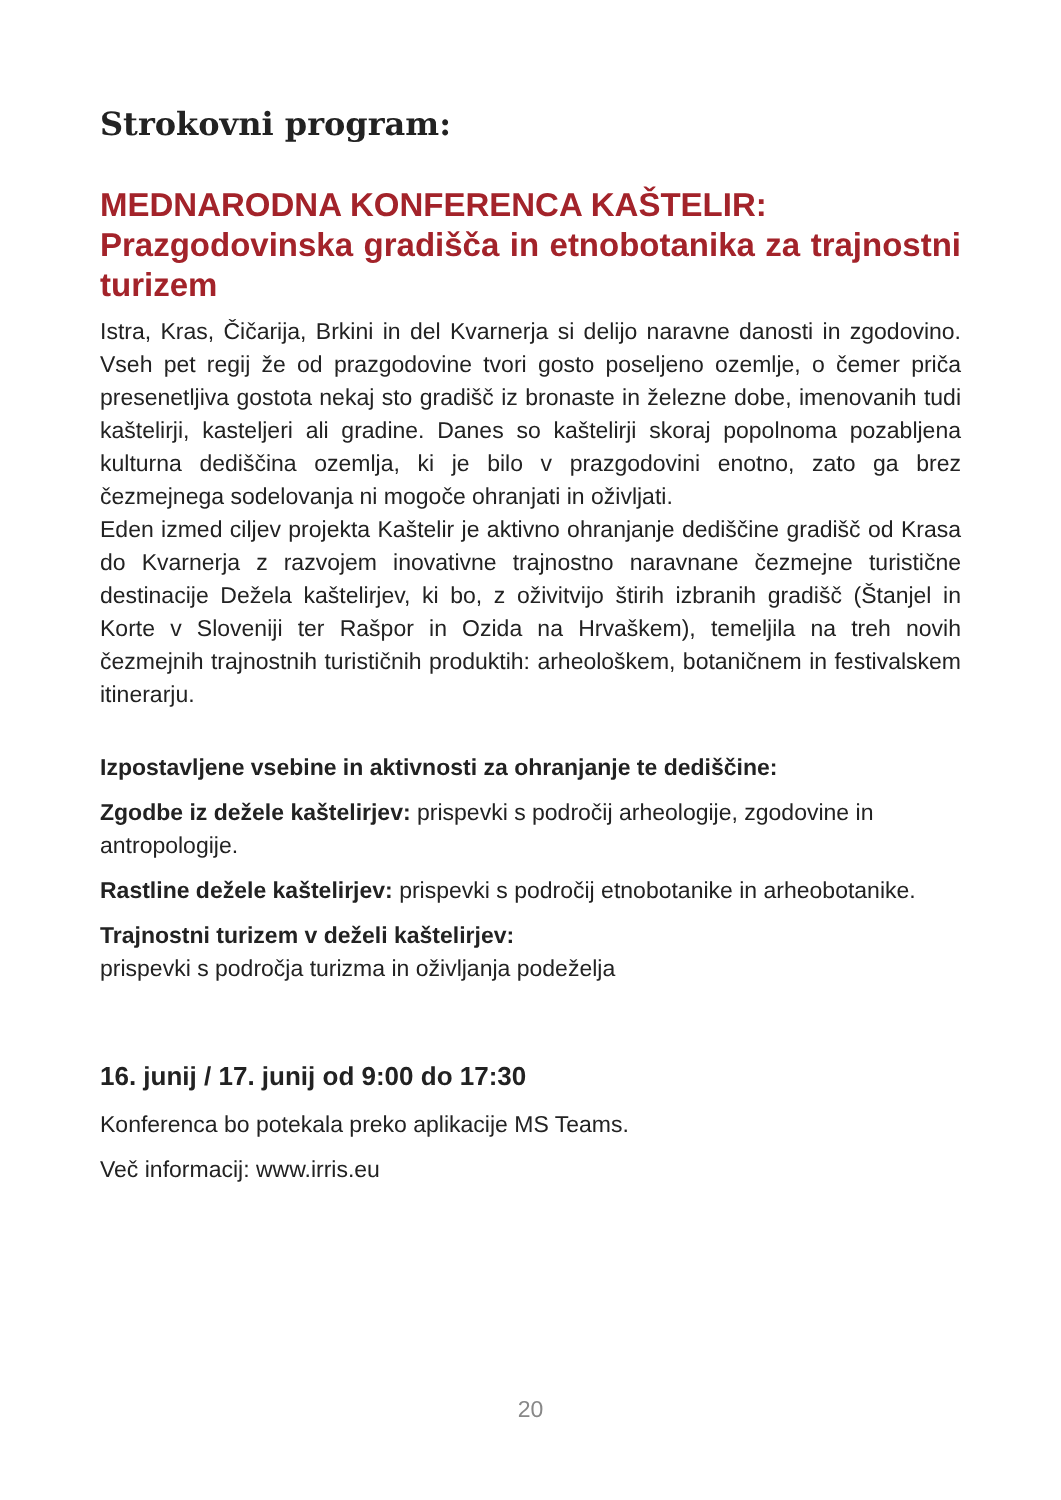Strokovni program:
MEDNARODNA KONFERENCA KAŠTELIR:
Prazgodovinska gradišča in etnobotanika za trajnostni turizem
Istra, Kras, Čičarija, Brkini in del Kvarnerja si delijo naravne danosti in zgodovino. Vseh pet regij že od prazgodovine tvori gosto poseljeno ozemlje, o čemer priča presenetljiva gostota nekaj sto gradišč iz bronaste in železne dobe, imenovanih tudi kaštelirji, kasteljeri ali gradine. Danes so kaštelirji skoraj popolnoma pozabljena kulturna dediščina ozemlja, ki je bilo v prazgodovini enotno, zato ga brez čezmejnega sodelovanja ni mogoče ohranjati in oživljati.
Eden izmed ciljev projekta Kaštelir je aktivno ohranjanje dediščine gradišč od Krasa do Kvarnerja z razvojem inovativne trajnostno naravnane čezmejne turistične destinacije Dežela kaštelirjev, ki bo, z oživitvijo štirih izbranih gradišč (Štanjel in Korte v Sloveniji ter Rašpor in Ozida na Hrvaškem), temeljila na treh novih čezmejnih trajnostnih turističnih produktih: arheološkem, botaničnem in festivalskem itinerarju.
Izpostavljene vsebine in aktivnosti za ohranjanje te dediščine:
Zgodbe iz dežele kaštelirjev: prispevki s področij arheologije, zgodovine in antropologije.
Rastline dežele kaštelirjev: prispevki s področij etnobotanike in arheobotanike.
Trajnostni turizem v deželi kaštelirjev:
prispevki s področja turizma in oživljanja podeželja
16. junij / 17. junij od 9:00 do 17:30
Konferenca bo potekala preko aplikacije MS Teams.
Več informacij: www.irris.eu
20